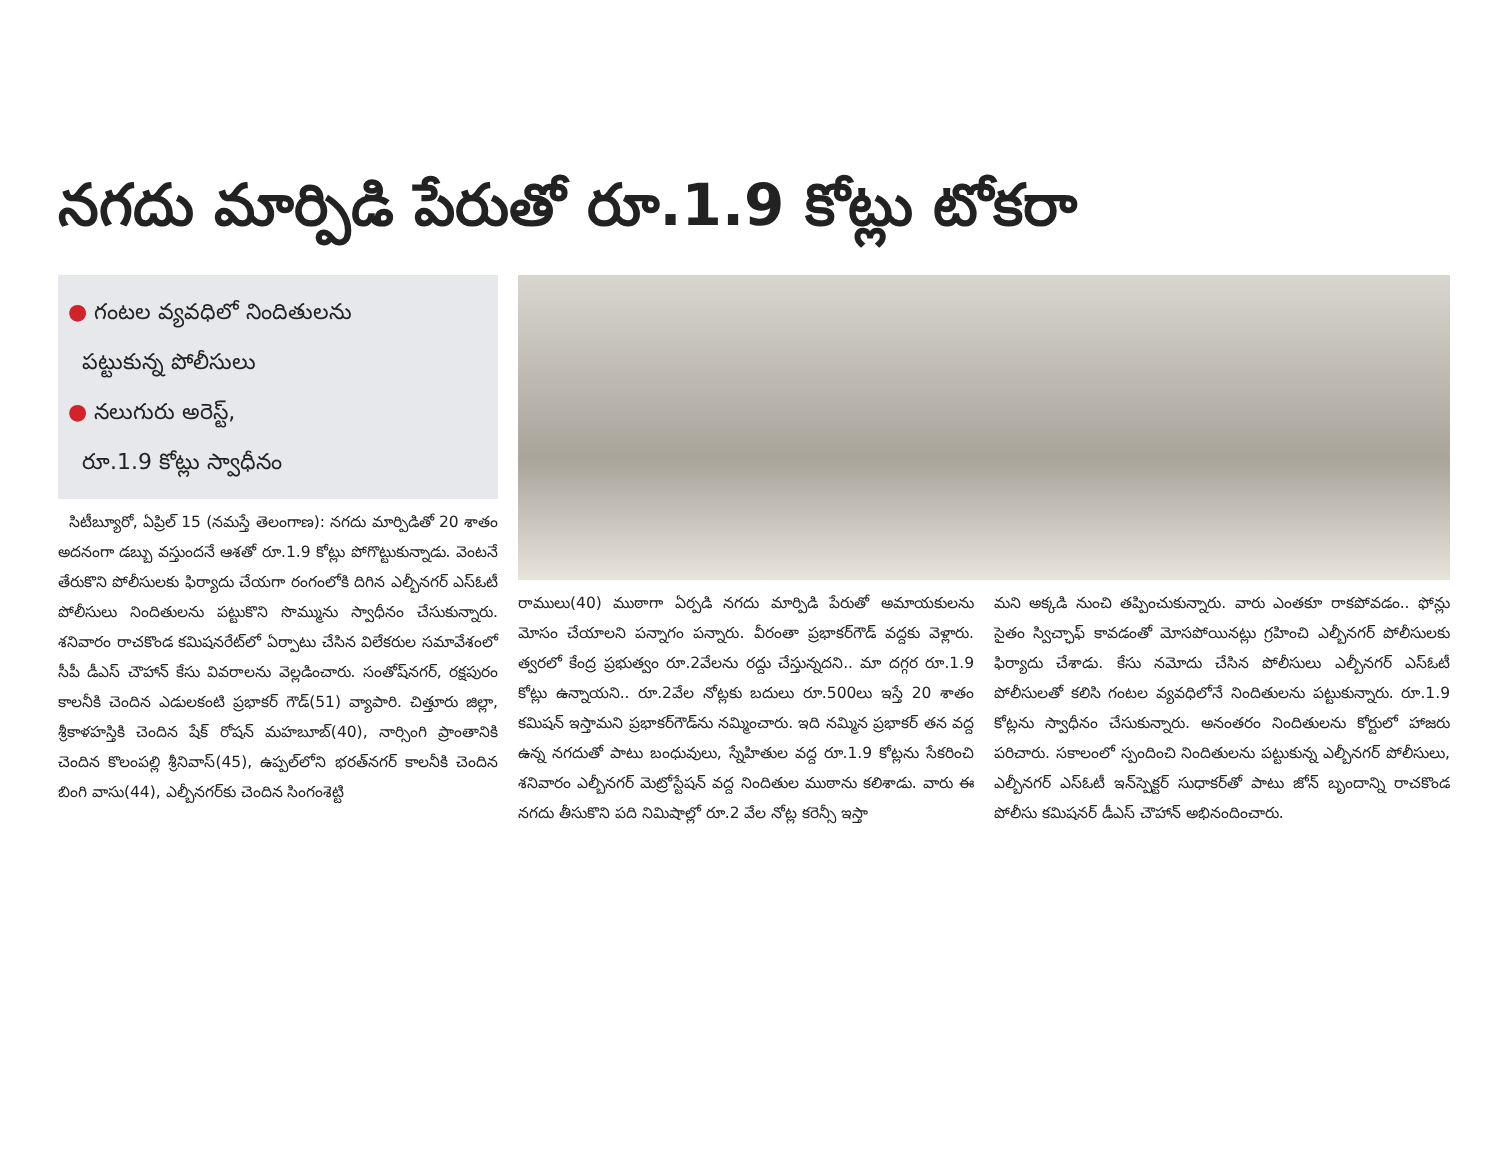నగదు మార్పిడి పేరుతో రూ.1.9 కోట్లు టోకరా
● గంటల వ్యవధిలో నిందితులను
పట్టుకున్న పోలీసులు
● నలుగురు అరెస్ట్,
రూ.1.9 కోట్లు స్వాధీనం
సిటీబ్యూరో, ఏప్రిల్ 15 (నమస్తే తెలంగాణ): నగదు మార్పిడితో 20 శాతం అదనంగా డబ్బు వస్తుందనే ఆశతో రూ.1.9 కోట్లు పోగొట్టుకున్నాడు. వెంటనే తేరుకొని పోలీసులకు ఫిర్యాదు చేయగా రంగంలోకి దిగిన ఎల్బీనగర్ ఎస్ఓటీ పోలీసులు నిందితులను పట్టుకొని సొమ్మును స్వాధీనం చేసుకున్నారు. శనివారం రాచకొండ కమిషనరేట్‌లో ఏర్పాటు చేసిన విలేకరుల సమావేశంలో సీపీ డీఎస్ చౌహాన్ కేసు వివరాలను వెల్లడించారు. సంతోష్‌నగర్, రక్షపురం కాలనీకి చెందిన ఎడులకంటి ప్రభాకర్ గౌడ్(51) వ్యాపారి. చిత్తూరు జిల్లా, శ్రీకాళహస్తికి చెందిన షేక్ రోషన్ మహబూబ్(40), నార్సింగి ప్రాంతానికి చెందిన కొలంపల్లి శ్రీనివాస్(45), ఉప్పల్‌లోని భరత్‌నగర్ కాలనీకి చెందిన బింగి వాసు(44), ఎల్బీనగర్‌కు చెందిన సింగంశెట్టి
రాములు(40) ముఠాగా ఏర్పడి నగదు మార్పిడి పేరుతో అమాయకులను మోసం చేయాలని పన్నాగం పన్నారు. వీరంతా ప్రభాకర్‌గౌడ్ వద్దకు వెళ్లారు. త్వరలో కేంద్ర ప్రభుత్వం రూ.2వేలను రద్దు చేస్తున్నదని.. మా దగ్గర రూ.1.9 కోట్లు ఉన్నాయని.. రూ.2వేల నోట్లకు బదులు రూ.500లు ఇస్తే 20 శాతం కమిషన్ ఇస్తామని ప్రభాకర్‌గౌడ్‌ను నమ్మించారు. ఇది నమ్మిన ప్రభాకర్ తన వద్ద ఉన్న నగదుతో పాటు బంధువులు, స్నేహితుల వద్ద రూ.1.9 కోట్లను సేకరించి శనివారం ఎల్బీనగర్ మెట్రోస్టేషన్ వద్ద నిందితుల ముఠాను కలిశాడు. వారు ఈ నగదు తీసుకొని పది నిమిషాల్లో రూ.2 వేల నోట్ల కరెన్సీ ఇస్తా
మని అక్కడి నుంచి తప్పించుకున్నారు. వారు ఎంతకూ రాకపోవడం.. ఫోన్లు సైతం స్విచ్ఛాఫ్ కావడంతో మోసపోయినట్లు గ్రహించి ఎల్బీనగర్ పోలీసులకు ఫిర్యాదు చేశాడు. కేసు నమోదు చేసిన పోలీసులు ఎల్బీనగర్ ఎస్ఓటీ పోలీసులతో కలిసి గంటల వ్యవధిలోనే నిందితులను పట్టుకున్నారు. రూ.1.9 కోట్లను స్వాధీనం చేసుకున్నారు. అనంతరం నిందితులను కోర్టులో హాజరు పరిచారు. సకాలంలో స్పందించి నిందితులను పట్టుకున్న ఎల్బీనగర్ పోలీసులు, ఎల్బీనగర్ ఎస్ఓటీ ఇన్‌స్పెక్టర్ సుధాకర్‌తో పాటు జోన్ బృందాన్ని రాచకొండ పోలీసు కమిషనర్ డీఎస్ చౌహాన్ అభినందించారు.